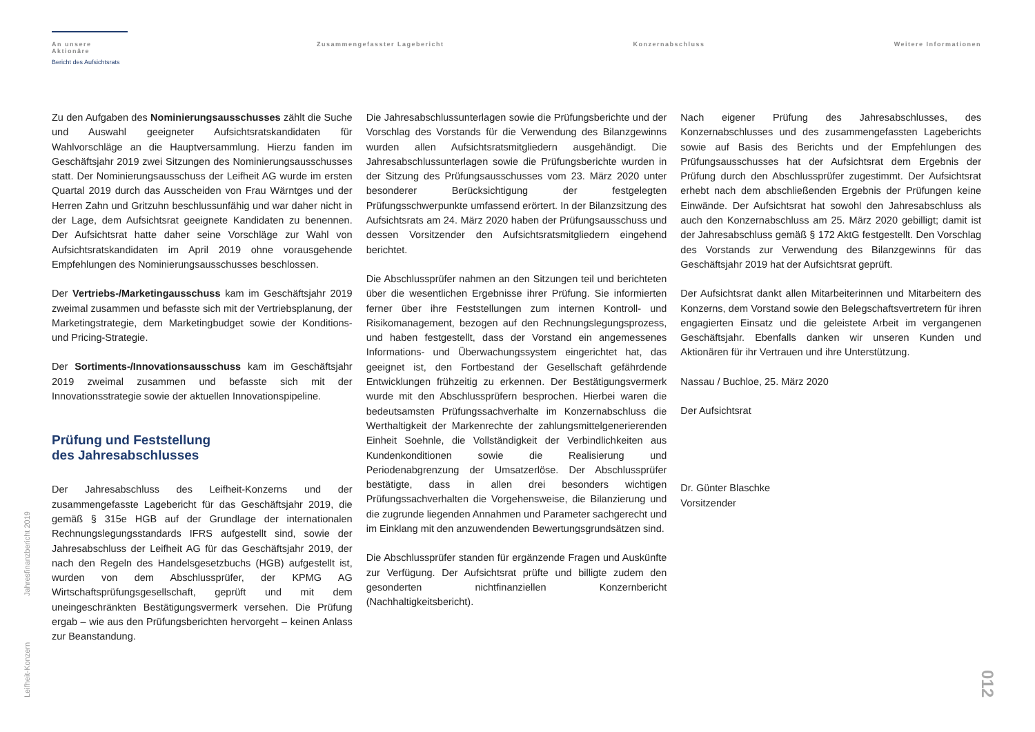An unsere Aktionäre
Bericht des Aufsichtsrats
Zusammengefasster Lagebericht Konzernabschluss Weitere Informationen
Zu den Aufgaben des Nominierungsausschusses zählt die Suche und Auswahl geeigneter Aufsichtsratskandidaten für Wahlvorschläge an die Hauptversammlung. Hierzu fanden im Geschäftsjahr 2019 zwei Sitzungen des Nominierungsausschusses statt. Der Nominierungsausschuss der Leifheit AG wurde im ersten Quartal 2019 durch das Ausscheiden von Frau Wärntges und der Herren Zahn und Gritzuhn beschlussunfähig und war daher nicht in der Lage, dem Aufsichtsrat geeignete Kandidaten zu benennen. Der Aufsichtsrat hatte daher seine Vorschläge zur Wahl von Aufsichtsratskandidaten im April 2019 ohne vorausgehende Empfehlungen des Nominierungsausschusses beschlossen.
Der Vertriebs-/Marketingausschuss kam im Geschäftsjahr 2019 zweimal zusammen und befasste sich mit der Vertriebsplanung, der Marketingstrategie, dem Marketingbudget sowie der Konditions- und Pricing-Strategie.
Der Sortiments-/Innovationsausschuss kam im Geschäftsjahr 2019 zweimal zusammen und befasste sich mit der Innovationsstrategie sowie der aktuellen Innovationspipeline.
Prüfung und Feststellung
des Jahresabschlusses
Der Jahresabschluss des Leifheit-Konzerns und der zusammengefasste Lagebericht für das Geschäftsjahr 2019, die gemäß § 315e HGB auf der Grundlage der internationalen Rechnungslegungsstandards IFRS aufgestellt sind, sowie der Jahresabschluss der Leifheit AG für das Geschäftsjahr 2019, der nach den Regeln des Handelsgesetzbuchs (HGB) aufgestellt ist, wurden von dem Abschlussprüfer, der KPMG AG Wirtschaftsprüfungsgesellschaft, geprüft und mit dem uneingeschränkten Bestätigungsvermerk versehen. Die Prüfung ergab – wie aus den Prüfungsberichten hervorgeht – keinen Anlass zur Beanstandung.
Die Jahresabschlussunterlagen sowie die Prüfungsberichte und der Vorschlag des Vorstands für die Verwendung des Bilanzgewinns wurden allen Aufsichtsratsmitgliedern ausgehändigt. Die Jahresabschlussunterlagen sowie die Prüfungsberichte wurden in der Sitzung des Prüfungsausschusses vom 23. März 2020 unter besonderer Berücksichtigung der festgelegten Prüfungsschwerpunkte umfassend erörtert. In der Bilanzsitzung des Aufsichtsrats am 24. März 2020 haben der Prüfungsausschuss und dessen Vorsitzender den Aufsichtsratsmitgliedern eingehend berichtet.
Die Abschlussprüfer nahmen an den Sitzungen teil und berichteten über die wesentlichen Ergebnisse ihrer Prüfung. Sie informierten ferner über ihre Feststellungen zum internen Kontroll- und Risikomanagement, bezogen auf den Rechnungslegungsprozess, und haben festgestellt, dass der Vorstand ein angemessenes Informations- und Überwachungssystem eingerichtet hat, das geeignet ist, den Fortbestand der Gesellschaft gefährdende Entwicklungen frühzeitig zu erkennen. Der Bestätigungsvermerk wurde mit den Abschlussprüfern besprochen. Hierbei waren die bedeutsamsten Prüfungssachverhalte im Konzernabschluss die Werthaltigkeit der Markenrechte der zahlungsmittelgenerierenden Einheit Soehnle, die Vollständigkeit der Verbindlichkeiten aus Kundenkonditionen sowie die Realisierung und Periodenabgrenzung der Umsatzerlöse. Der Abschlussprüfer bestätigte, dass in allen drei besonders wichtigen Prüfungssachverhalten die Vorgehensweise, die Bilanzierung und die zugrunde liegenden Annahmen und Parameter sachgerecht und im Einklang mit den anzuwendenden Bewertungsgrundsätzen sind.
Die Abschlussprüfer standen für ergänzende Fragen und Auskünfte zur Verfügung. Der Aufsichtsrat prüfte und billigte zudem den gesonderten nichtfinanziellen Konzernbericht (Nachhaltigkeitsbericht).
Nach eigener Prüfung des Jahresabschlusses, des Konzernabschlusses und des zusammengefassten Lageberichts sowie auf Basis des Berichts und der Empfehlungen des Prüfungsausschusses hat der Aufsichtsrat dem Ergebnis der Prüfung durch den Abschlussprüfer zugestimmt. Der Aufsichtsrat erhebt nach dem abschließenden Ergebnis der Prüfungen keine Einwände. Der Aufsichtsrat hat sowohl den Jahresabschluss als auch den Konzernabschluss am 25. März 2020 gebilligt; damit ist der Jahresabschluss gemäß § 172 AktG festgestellt. Den Vorschlag des Vorstands zur Verwendung des Bilanzgewinns für das Geschäftsjahr 2019 hat der Aufsichtsrat geprüft.
Der Aufsichtsrat dankt allen Mitarbeiterinnen und Mitarbeitern des Konzerns, dem Vorstand sowie den Belegschaftsvertretern für ihren engagierten Einsatz und die geleistete Arbeit im vergangenen Geschäftsjahr. Ebenfalls danken wir unseren Kunden und Aktionären für ihr Vertrauen und ihre Unterstützung.
Nassau / Buchloe, 25. März 2020
Der Aufsichtsrat
Dr. Günter Blaschke
Vorsitzender
Leifheit-Konzern Jahresfinanzbericht 2019
012